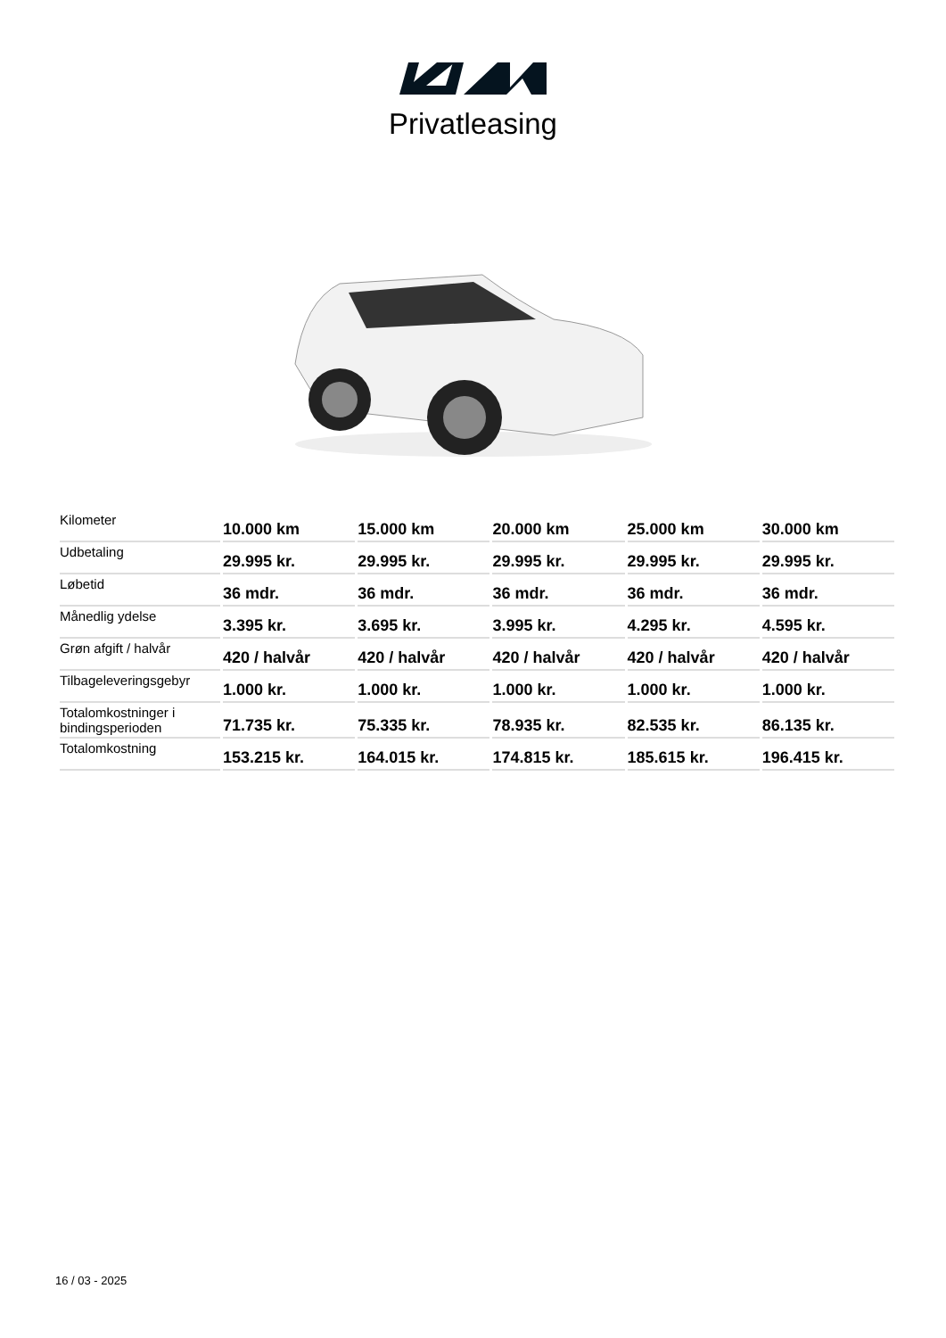Privatleasing
| Kilometer | 10.000 km | 15.000 km | 20.000 km | 25.000 km | 30.000 km |
| Udbetaling | 29.995 kr. | 29.995 kr. | 29.995 kr. | 29.995 kr. | 29.995 kr. |
| Løbetid | 36 mdr. | 36 mdr. | 36 mdr. | 36 mdr. | 36 mdr. |
| Månedlig ydelse | 3.395 kr. | 3.695 kr. | 3.995 kr. | 4.295 kr. | 4.595 kr. |
| Grøn afgift / halvår | 420 / halvår | 420 / halvår | 420 / halvår | 420 / halvår | 420 / halvår |
| Tilbageleveringsgebyr | 1.000 kr. | 1.000 kr. | 1.000 kr. | 1.000 kr. | 1.000 kr. |
| Totalomkostninger i bindingsperioden | 71.735 kr. | 75.335 kr. | 78.935 kr. | 82.535 kr. | 86.135 kr. |
| Totalomkostning | 153.215 kr. | 164.015 kr. | 174.815 kr. | 185.615 kr. | 196.415 kr. |
16 / 03 - 2025